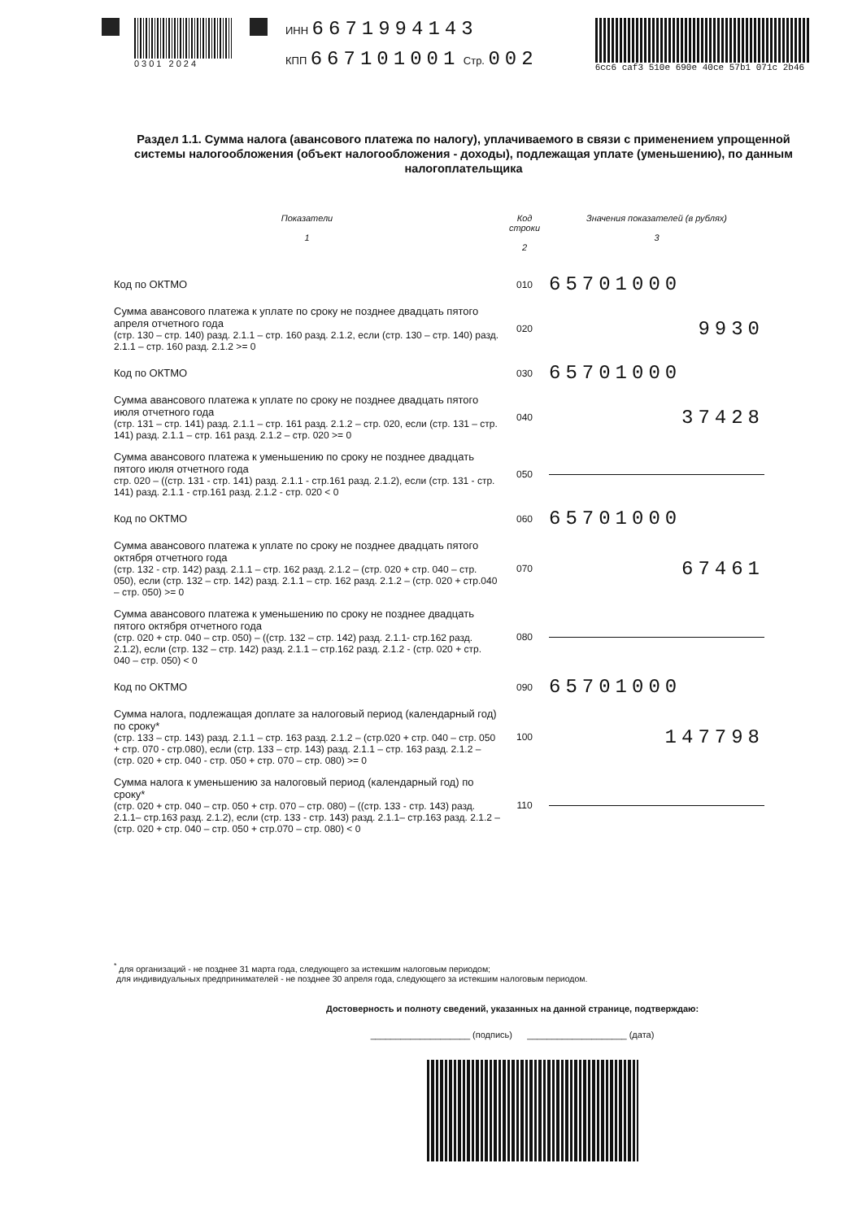0301 2024
ИНН 6671994143
КПП 667101001 Стр. 002
6cc6 caf3 510e 690e 40ce 57b1 071c 2b46
Раздел 1.1. Сумма налога (авансового платежа по налогу), уплачиваемого в связи с применением упрощенной системы налогообложения (объект налогообложения - доходы), подлежащая уплате (уменьшению), по данным налогоплательщика
| Показатели 1 | Код строки 2 | Значения показателей (в рублях) 3 |
| --- | --- | --- |
| Код по ОКТМО | 010 | 65701000 |
| Сумма авансового платежа к уплате по сроку не позднее двадцать пятого апреля отчетного года (стр. 130 – стр. 140) разд. 2.1.1 – стр. 160 разд. 2.1.2, если (стр. 130 – стр. 140) разд. 2.1.1 – стр. 160 разд. 2.1.2 >= 0 | 020 | 9930 |
| Код по ОКТМО | 030 | 65701000 |
| Сумма авансового платежа к уплате по сроку не позднее двадцать пятого июля отчетного года (стр. 131 – стр. 141) разд. 2.1.1 – стр. 161 разд. 2.1.2 – стр. 020, если (стр. 131 – стр. 141) разд. 2.1.1 – стр. 161 разд. 2.1.2 – стр. 020 >= 0 | 040 | 37428 |
| Сумма авансового платежа к уменьшению по сроку не позднее двадцать пятого июля отчетного года стр. 020 – ((стр. 131 - стр. 141) разд. 2.1.1 - стр.161 разд. 2.1.2), если (стр. 131 - стр. 141) разд. 2.1.1 - стр.161 разд. 2.1.2 - стр. 020 < 0 | 050 | |
| Код по ОКТМО | 060 | 65701000 |
| Сумма авансового платежа к уплате по сроку не позднее двадцать пятого октября отчетного года (стр. 132 - стр. 142) разд. 2.1.1 – стр. 162 разд. 2.1.2 – (стр. 020 + стр. 040 – стр. 050), если (стр. 132 – стр. 142) разд. 2.1.1 – стр. 162 разд. 2.1.2 – (стр. 020 + стр.040 – стр. 050) >= 0 | 070 | 67461 |
| Сумма авансового платежа к уменьшению по сроку не позднее двадцать пятого октября отчетного года (стр. 020 + стр. 040 – стр. 050) – ((стр. 132 – стр. 142) разд. 2.1.1- стр.162 разд. 2.1.2), если (стр. 132 – стр. 142) разд. 2.1.1 – стр.162 разд. 2.1.2 - (стр. 020 + стр. 040 – стр. 050) < 0 | 080 | |
| Код по ОКТМО | 090 | 65701000 |
| Сумма налога, подлежащая доплате за налоговый период (календарный год) по сроку* (стр. 133 – стр. 143) разд. 2.1.1 – стр. 163 разд. 2.1.2 – (стр.020 + стр. 040 – стр. 050 + стр. 070 - стр.080), если (стр. 133 – стр. 143) разд. 2.1.1 – стр. 163 разд. 2.1.2 – (стр. 020 + стр. 040 - стр. 050 + стр. 070 – стр. 080) >= 0 | 100 | 147798 |
| Сумма налога к уменьшению за налоговый период (календарный год) по сроку* (стр. 020 + стр. 040 – стр. 050 + стр. 070 – стр. 080) – ((стр. 133 - стр. 143) разд. 2.1.1– стр.163 разд. 2.1.2), если (стр. 133 - стр. 143) разд. 2.1.1– стр.163 разд. 2.1.2 – (стр. 020 + стр. 040 – стр. 050 + стр.070 – стр. 080) < 0 | 110 | |
<sup>*</sup> для организаций - не позднее 31 марта года, следующего за истекшим налоговым периодом;
для индивидуальных предпринимателей - не позднее 30 апреля года, следующего за истекшим налоговым периодом.
Достоверность и полноту сведений, указанных на данной странице, подтверждаю:
____________________ (подпись) ____________________ (дата)